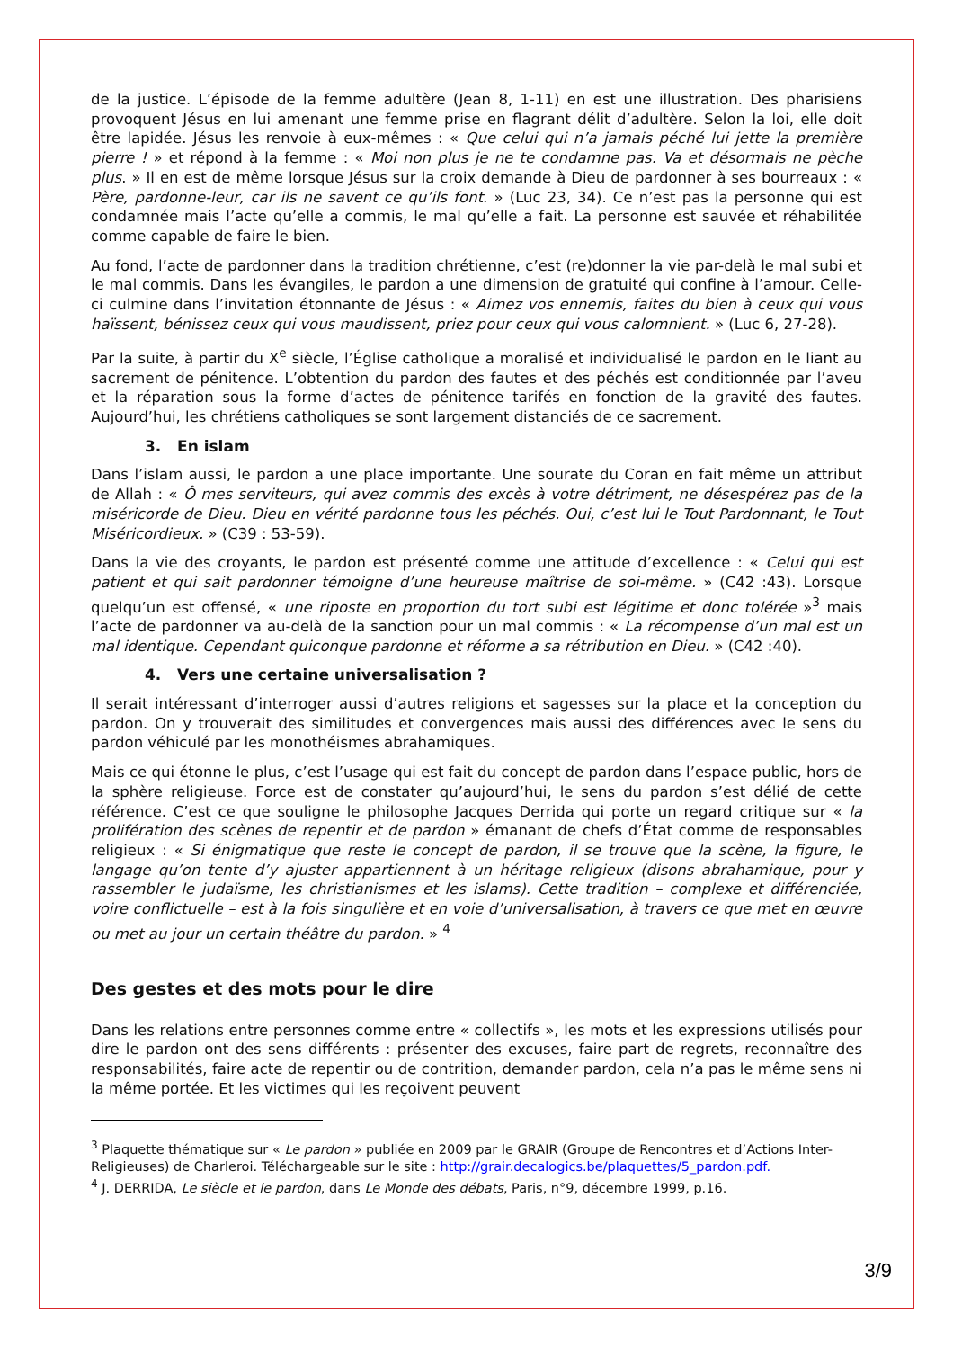de la justice. L’épisode de la femme adultère (Jean 8, 1-11) en est une illustration. Des pharisiens provoquent Jésus en lui amenant une femme prise en flagrant délit d’adultère. Selon la loi, elle doit être lapidée. Jésus les renvoie à eux-mêmes : « Que celui qui n’a jamais péché lui jette la première pierre ! » et répond à la femme : « Moi non plus je ne te condamne pas. Va et désormais ne pèche plus. » Il en est de même lorsque Jésus sur la croix demande à Dieu de pardonner à ses bourreaux : « Père, pardonne-leur, car ils ne savent ce qu’ils font. » (Luc 23, 34). Ce n’est pas la personne qui est condamnée mais l’acte qu’elle a commis, le mal qu’elle a fait. La personne est sauvée et réhabilitée comme capable de faire le bien.
Au fond, l’acte de pardonner dans la tradition chrétienne, c’est (re)donner la vie par-delà le mal subi et le mal commis. Dans les évangiles, le pardon a une dimension de gratuité qui confine à l’amour. Celle-ci culmine dans l’invitation étonnante de Jésus : « Aimez vos ennemis, faites du bien à ceux qui vous haïssent, bénissez ceux qui vous maudissent, priez pour ceux qui vous calomnient. » (Luc 6, 27-28).
Par la suite, à partir du X<sup>e</sup> siècle, l’Église catholique a moralisé et individualisé le pardon en le liant au sacrement de pénitence. L’obtention du pardon des fautes et des péchés est conditionnée par l’aveu et la réparation sous la forme d’actes de pénitence tarifés en fonction de la gravité des fautes. Aujourd’hui, les chrétiens catholiques se sont largement distanciés de ce sacrement.
3. En islam
Dans l’islam aussi, le pardon a une place importante. Une sourate du Coran en fait même un attribut de Allah : « Ô mes serviteurs, qui avez commis des excès à votre détriment, ne désespérez pas de la miséricorde de Dieu. Dieu en vérité pardonne tous les péchés. Oui, c’est lui le Tout Pardonnant, le Tout Miséricordieux. » (C39 : 53-59).
Dans la vie des croyants, le pardon est présenté comme une attitude d’excellence : « Celui qui est patient et qui sait pardonner témoigne d’une heureuse maîtrise de soi-même. » (C42 :43). Lorsque quelqu’un est offensé, « une riposte en proportion du tort subi est légitime et donc tolérée »<sup>3</sup> mais l’acte de pardonner va au-delà de la sanction pour un mal commis : « La récompense d’un mal est un mal identique. Cependant quiconque pardonne et réforme a sa rétribution en Dieu. » (C42 :40).
4. Vers une certaine universalisation ?
Il serait intéressant d’interroger aussi d’autres religions et sagesses sur la place et la conception du pardon. On y trouverait des similitudes et convergences mais aussi des différences avec le sens du pardon véhiculé par les monothéismes abrahamiques.
Mais ce qui étonne le plus, c’est l’usage qui est fait du concept de pardon dans l’espace public, hors de la sphère religieuse. Force est de constater qu’aujourd’hui, le sens du pardon s’est délié de cette référence. C’est ce que souligne le philosophe Jacques Derrida qui porte un regard critique sur « la prolifération des scènes de repentir et de pardon » émanant de chefs d’État comme de responsables religieux : « Si énigmatique que reste le concept de pardon, il se trouve que la scène, la figure, le langage qu’on tente d’y ajuster appartiennent à un héritage religieux (disons abrahamique, pour y rassembler le judaïsme, les christianismes et les islams). Cette tradition – complexe et différenciée, voire conflictuelle – est à la fois singulière et en voie d’universalisation, à travers ce que met en œuvre ou met au jour un certain théâtre du pardon. » <sup>4</sup>
Des gestes et des mots pour le dire
Dans les relations entre personnes comme entre « collectifs », les mots et les expressions utilisés pour dire le pardon ont des sens différents : présenter des excuses, faire part de regrets, reconnaître des responsabilités, faire acte de repentir ou de contrition, demander pardon, cela n’a pas le même sens ni la même portée. Et les victimes qui les reçoivent peuvent
<sup>3</sup> Plaquette thématique sur « Le pardon » publiée en 2009 par le GRAIR (Groupe de Rencontres et d’Actions Inter-Religieuses) de Charleroi. Téléchargeable sur le site : http://grair.decalogics.be/plaquettes/5_pardon.pdf.
<sup>4</sup> J. DERRIDA, Le siècle et le pardon, dans Le Monde des débats, Paris, n°9, décembre 1999, p.16.
3/9